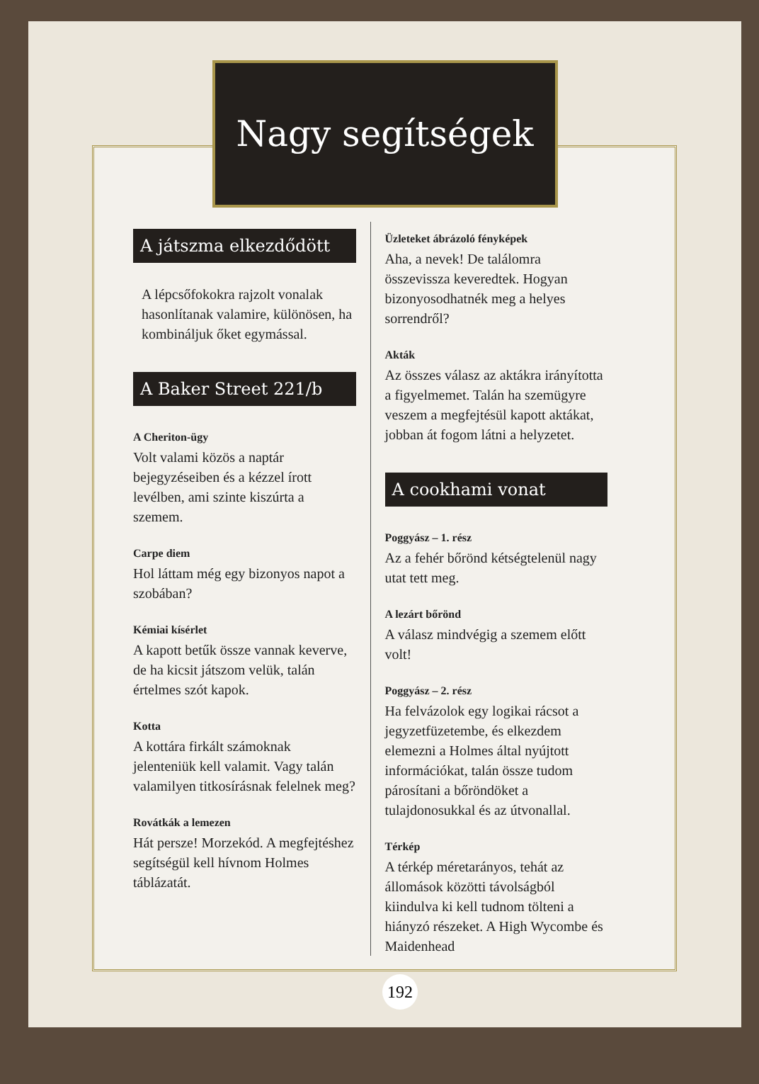Nagy segítségek
A játszma elkezdődött
A lépcsőfokokra rajzolt vonalak hasonlítanak valamire, különösen, ha kombináljuk őket egymással.
A Baker Street 221/b
A Cheriton-ügy
Volt valami közös a naptár bejegyzéseiben és a kézzel írott levélben, ami szinte kiszúrta a szemem.
Carpe diem
Hol láttam még egy bizonyos napot a szobában?
Kémiai kísérlet
A kapott betűk össze vannak keverve, de ha kicsit játszom velük, talán értelmes szót kapok.
Kotta
A kottára firkált számoknak jelenteniük kell valamit. Vagy talán valamilyen titkosírásnak felelnek meg?
Rovátkák a lemezen
Hát persze! Morzekód. A megfejtéshez segítségül kell hívnom Holmes táblázatát.
Üzleteket ábrázoló fényképek
Aha, a nevek! De találomra összevissza keveredtek. Hogyan bizonyosodhatnék meg a helyes sorrendről?
Akták
Az összes válasz az aktákra irányította a figyelmemet. Talán ha szemügyre veszem a megfejtésül kapott aktákat, jobban át fogom látni a helyzetet.
A cookhami vonat
Poggyász – 1. rész
Az a fehér bőrönd kétségtelenül nagy utat tett meg.
A lezárt bőrönd
A válasz mindvégig a szemem előtt volt!
Poggyász – 2. rész
Ha felvázolok egy logikai rácsot a jegyzetfüzetembe, és elkezdem elemezni a Holmes által nyújtott információkat, talán össze tudom párosítani a bőröndöket a tulajdonosukkal és az útvonallal.
Térkép
A térkép méretarányos, tehát az állomások közötti távolságból kiindulva ki kell tudnom tölteni a hiányzó részeket. A High Wycombe és Maidenhead
192